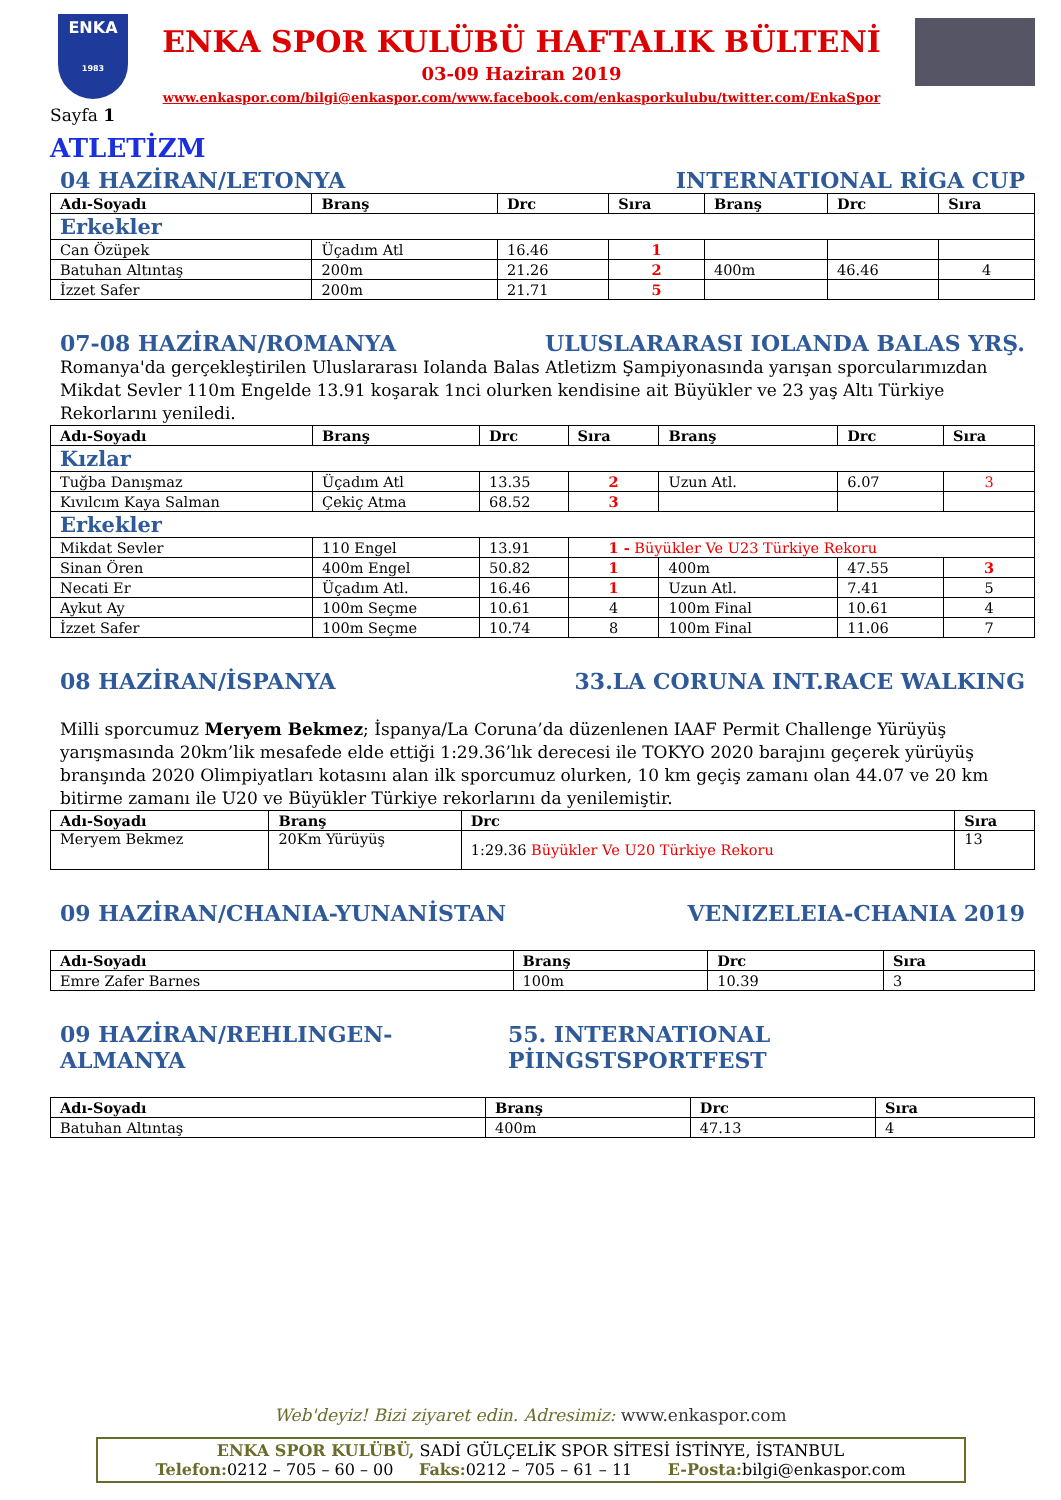ENKA
1983
ENKA SPOR KULÜBÜ HAFTALIK BÜLTENİ
03-09 Haziran 2019
www.enkaspor.com/bilgi@enkaspor.com/www.facebook.com/enkasporkulubu/twitter.com/EnkaSpor
Sayfa 1
ATLETİZM
04 HAZİRAN/LETONYA INTERNATIONAL RİGA CUP
| Adı-Soyadı | Branş | Drc | Sıra | Branş | Drc | Sıra |
| --- | --- | --- | --- | --- | --- | --- |
| Erkekler | | | | | | |
| Can Özüpek | Üçadım Atl | 16.46 | 1 | | | |
| Batuhan Altıntaş | 200m | 21.26 | 2 | 400m | 46.46 | 4 |
| İzzet Safer | 200m | 21.71 | 5 | | | |
07-08 HAZİRAN/ROMANYA ULUSLARARASI IOLANDA BALAS YRŞ.
Romanya'da gerçekleştirilen Uluslararası Iolanda Balas Atletizm Şampiyonasında yarışan sporcularımızdan Mikdat Sevler 110m Engelde 13.91 koşarak 1nci olurken kendisine ait Büyükler ve 23 yaş Altı Türkiye Rekorlarını yeniledi.
| Adı-Soyadı | Branş | Drc | Sıra | Branş | Drc | Sıra |
| --- | --- | --- | --- | --- | --- | --- |
| Kızlar | | | | | | |
| Tuğba Danışmaz | Üçadım Atl | 13.35 | 2 | Uzun Atl. | 6.07 | 3 |
| Kıvılcım Kaya Salman | Çekiç Atma | 68.52 | 3 | | | |
| Erkekler | | | | | | |
| Mikdat Sevler | 110 Engel | 13.91 | 1 - Büyükler Ve U23 Türkiye Rekoru | | | |
| Sinan Ören | 400m Engel | 50.82 | 1 | 400m | 47.55 | 3 |
| Necati Er | Üçadım Atl. | 16.46 | 1 | Uzun Atl. | 7.41 | 5 |
| Aykut Ay | 100m Seçme | 10.61 | 4 | 100m Final | 10.61 | 4 |
| İzzet Safer | 100m Seçme | 10.74 | 8 | 100m Final | 11.06 | 7 |
08 HAZİRAN/İSPANYA 33.LA CORUNA INT.RACE WALKING
Milli sporcumuz Meryem Bekmez; İspanya/La Coruna’da düzenlenen IAAF Permit Challenge Yürüyüş yarışmasında 20km’lik mesafede elde ettiği 1:29.36’lık derecesi ile TOKYO 2020 barajını geçerek yürüyüş branşında 2020 Olimpiyatları kotasını alan ilk sporcumuz olurken, 10 km geçiş zamanı olan 44.07 ve 20 km bitirme zamanı ile U20 ve Büyükler Türkiye rekorlarını da yenilemiştir.
| Adı-Soyadı | Branş | Drc | Sıra |
| --- | --- | --- | --- |
| Meryem Bekmez | 20Km Yürüyüş | 1:29.36 Büyükler Ve U20 Türkiye Rekoru | 13 |
09 HAZİRAN/CHANIA-YUNANİSTAN VENIZELEIA-CHANIA 2019
| Adı-Soyadı | Branş | Drc | Sıra |
| --- | --- | --- | --- |
| Emre Zafer Barnes | 100m | 10.39 | 3 |
09 HAZİRAN/REHLINGEN-ALMANYA 55. INTERNATIONAL PİINGSTSPORTFEST
| Adı-Soyadı | Branş | Drc | Sıra |
| --- | --- | --- | --- |
| Batuhan Altıntaş | 400m | 47.13 | 4 |
Web'deyiz! Bizi ziyaret edin. Adresimiz: www.enkaspor.com
ENKA SPOR KULÜBÜ, SADİ GÜLÇELİK SPOR SİTESİ İSTİNYE, İSTANBUL
Telefon: 0212 – 705 – 60 – 00 Faks: 0212 – 705 – 61 – 11 E-Posta: bilgi@enkaspor.com